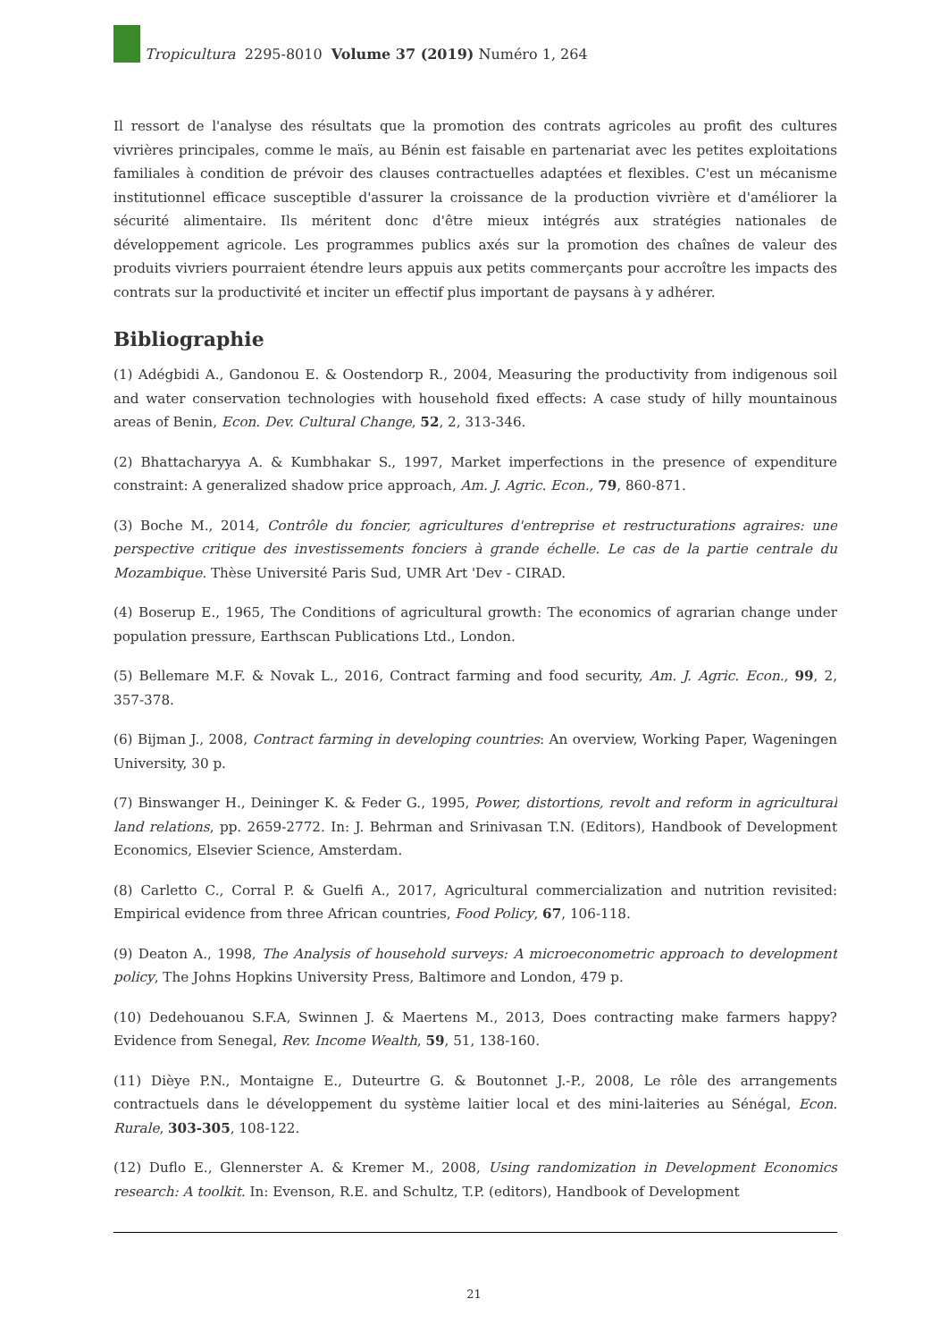Tropicultura 2295-8010 Volume 37 (2019) Numéro 1, 264
Il ressort de l'analyse des résultats que la promotion des contrats agricoles au profit des cultures vivrières principales, comme le maïs, au Bénin est faisable en partenariat avec les petites exploitations familiales à condition de prévoir des clauses contractuelles adaptées et flexibles. C'est un mécanisme institutionnel efficace susceptible d'assurer la croissance de la production vivrière et d'améliorer la sécurité alimentaire. Ils méritent donc d'être mieux intégrés aux stratégies nationales de développement agricole. Les programmes publics axés sur la promotion des chaînes de valeur des produits vivriers pourraient étendre leurs appuis aux petits commerçants pour accroître les impacts des contrats sur la productivité et inciter un effectif plus important de paysans à y adhérer.
Bibliographie
(1) Adégbidi A., Gandonou E. & Oostendorp R., 2004, Measuring the productivity from indigenous soil and water conservation technologies with household fixed effects: A case study of hilly mountainous areas of Benin, Econ. Dev. Cultural Change, 52, 2, 313-346.
(2) Bhattacharyya A. & Kumbhakar S., 1997, Market imperfections in the presence of expenditure constraint: A generalized shadow price approach, Am. J. Agric. Econ., 79, 860-871.
(3) Boche M., 2014, Contrôle du foncier, agricultures d'entreprise et restructurations agraires: une perspective critique des investissements fonciers à grande échelle. Le cas de la partie centrale du Mozambique. Thèse Université Paris Sud, UMR Art 'Dev - CIRAD.
(4) Boserup E., 1965, The Conditions of agricultural growth: The economics of agrarian change under population pressure, Earthscan Publications Ltd., London.
(5) Bellemare M.F. & Novak L., 2016, Contract farming and food security, Am. J. Agric. Econ., 99, 2, 357-378.
(6) Bijman J., 2008, Contract farming in developing countries: An overview, Working Paper, Wageningen University, 30 p.
(7) Binswanger H., Deininger K. & Feder G., 1995, Power, distortions, revolt and reform in agricultural land relations, pp. 2659-2772. In: J. Behrman and Srinivasan T.N. (Editors), Handbook of Development Economics, Elsevier Science, Amsterdam.
(8) Carletto C., Corral P. & Guelfi A., 2017, Agricultural commercialization and nutrition revisited: Empirical evidence from three African countries, Food Policy, 67, 106-118.
(9) Deaton A., 1998, The Analysis of household surveys: A microeconometric approach to development policy, The Johns Hopkins University Press, Baltimore and London, 479 p.
(10) Dedehouanou S.F.A, Swinnen J. & Maertens M., 2013, Does contracting make farmers happy? Evidence from Senegal, Rev. Income Wealth, 59, 51, 138-160.
(11) Dièye P.N., Montaigne E., Duteurtre G. & Boutonnet J.-P., 2008, Le rôle des arrangements contractuels dans le développement du système laitier local et des mini-laiteries au Sénégal, Econ. Rurale, 303-305, 108-122.
(12) Duflo E., Glennerster A. & Kremer M., 2008, Using randomization in Development Economics research: A toolkit. In: Evenson, R.E. and Schultz, T.P. (editors), Handbook of Development
21